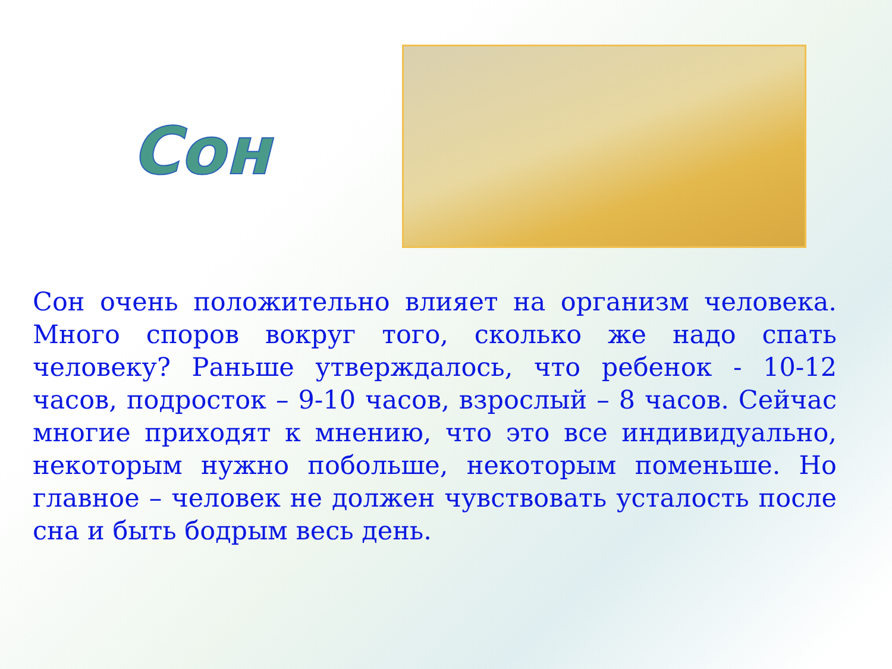Сон
Сон очень положительно влияет на организм человека. Много споров вокруг того, сколько же надо спать человеку? Раньше утверждалось, что ребенок - 10-12 часов, подросток – 9-10 часов, взрослый – 8 часов. Сейчас многие приходят к мнению, что это все индивидуально, некоторым нужно побольше, некоторым поменьше. Но главное – человек не должен чувствовать усталость после сна и быть бодрым весь день.